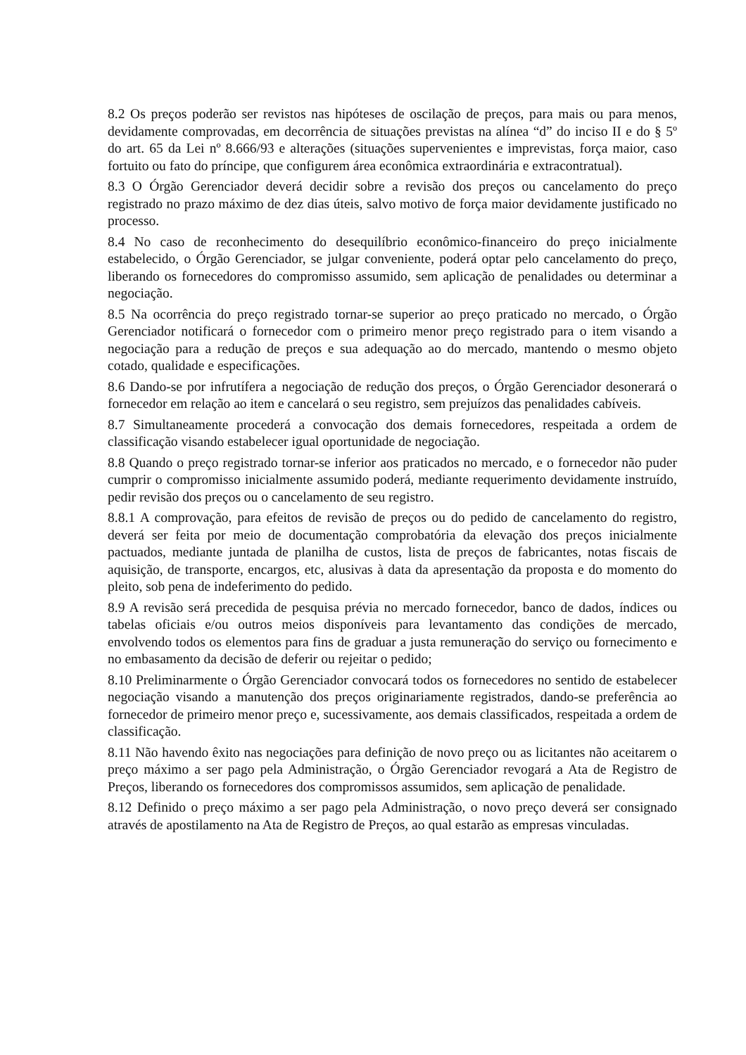8.2 Os preços poderão ser revistos nas hipóteses de oscilação de preços, para mais ou para menos, devidamente comprovadas, em decorrência de situações previstas na alínea “d” do inciso II e do § 5º do art. 65 da Lei nº 8.666/93 e alterações (situações supervenientes e imprevistas, força maior, caso fortuito ou fato do príncipe, que configurem área econômica extraordinária e extracontratual).
8.3 O Órgão Gerenciador deverá decidir sobre a revisão dos preços ou cancelamento do preço registrado no prazo máximo de dez dias úteis, salvo motivo de força maior devidamente justificado no processo.
8.4 No caso de reconhecimento do desequilíbrio econômico-financeiro do preço inicialmente estabelecido, o Órgão Gerenciador, se julgar conveniente, poderá optar pelo cancelamento do preço, liberando os fornecedores do compromisso assumido, sem aplicação de penalidades ou determinar a negociação.
8.5 Na ocorrência do preço registrado tornar-se superior ao preço praticado no mercado, o Órgão Gerenciador notificará o fornecedor com o primeiro menor preço registrado para o item visando a negociação para a redução de preços e sua adequação ao do mercado, mantendo o mesmo objeto cotado, qualidade e especificações.
8.6 Dando-se por infrutífera a negociação de redução dos preços, o Órgão Gerenciador desonerará o fornecedor em relação ao item e cancelará o seu registro, sem prejuízos das penalidades cabíveis.
8.7 Simultaneamente procederá a convocação dos demais fornecedores, respeitada a ordem de classificação visando estabelecer igual oportunidade de negociação.
8.8 Quando o preço registrado tornar-se inferior aos praticados no mercado, e o fornecedor não puder cumprir o compromisso inicialmente assumido poderá, mediante requerimento devidamente instruído, pedir revisão dos preços ou o cancelamento de seu registro.
8.8.1 A comprovação, para efeitos de revisão de preços ou do pedido de cancelamento do registro, deverá ser feita por meio de documentação comprobatória da elevação dos preços inicialmente pactuados, mediante juntada de planilha de custos, lista de preços de fabricantes, notas fiscais de aquisição, de transporte, encargos, etc, alusivas à data da apresentação da proposta e do momento do pleito, sob pena de indeferimento do pedido.
8.9 A revisão será precedida de pesquisa prévia no mercado fornecedor, banco de dados, índices ou tabelas oficiais e/ou outros meios disponíveis para levantamento das condições de mercado, envolvendo todos os elementos para fins de graduar a justa remuneração do serviço ou fornecimento e no embasamento da decisão de deferir ou rejeitar o pedido;
8.10 Preliminarmente o Órgão Gerenciador convocará todos os fornecedores no sentido de estabelecer negociação visando a manutenção dos preços originariamente registrados, dando-se preferência ao fornecedor de primeiro menor preço e, sucessivamente, aos demais classificados, respeitada a ordem de classificação.
8.11 Não havendo êxito nas negociações para definição de novo preço ou as licitantes não aceitarem o preço máximo a ser pago pela Administração, o Órgão Gerenciador revogará a Ata de Registro de Preços, liberando os fornecedores dos compromissos assumidos, sem aplicação de penalidade.
8.12 Definido o preço máximo a ser pago pela Administração, o novo preço deverá ser consignado através de apostilamento na Ata de Registro de Preços, ao qual estarão as empresas vinculadas.